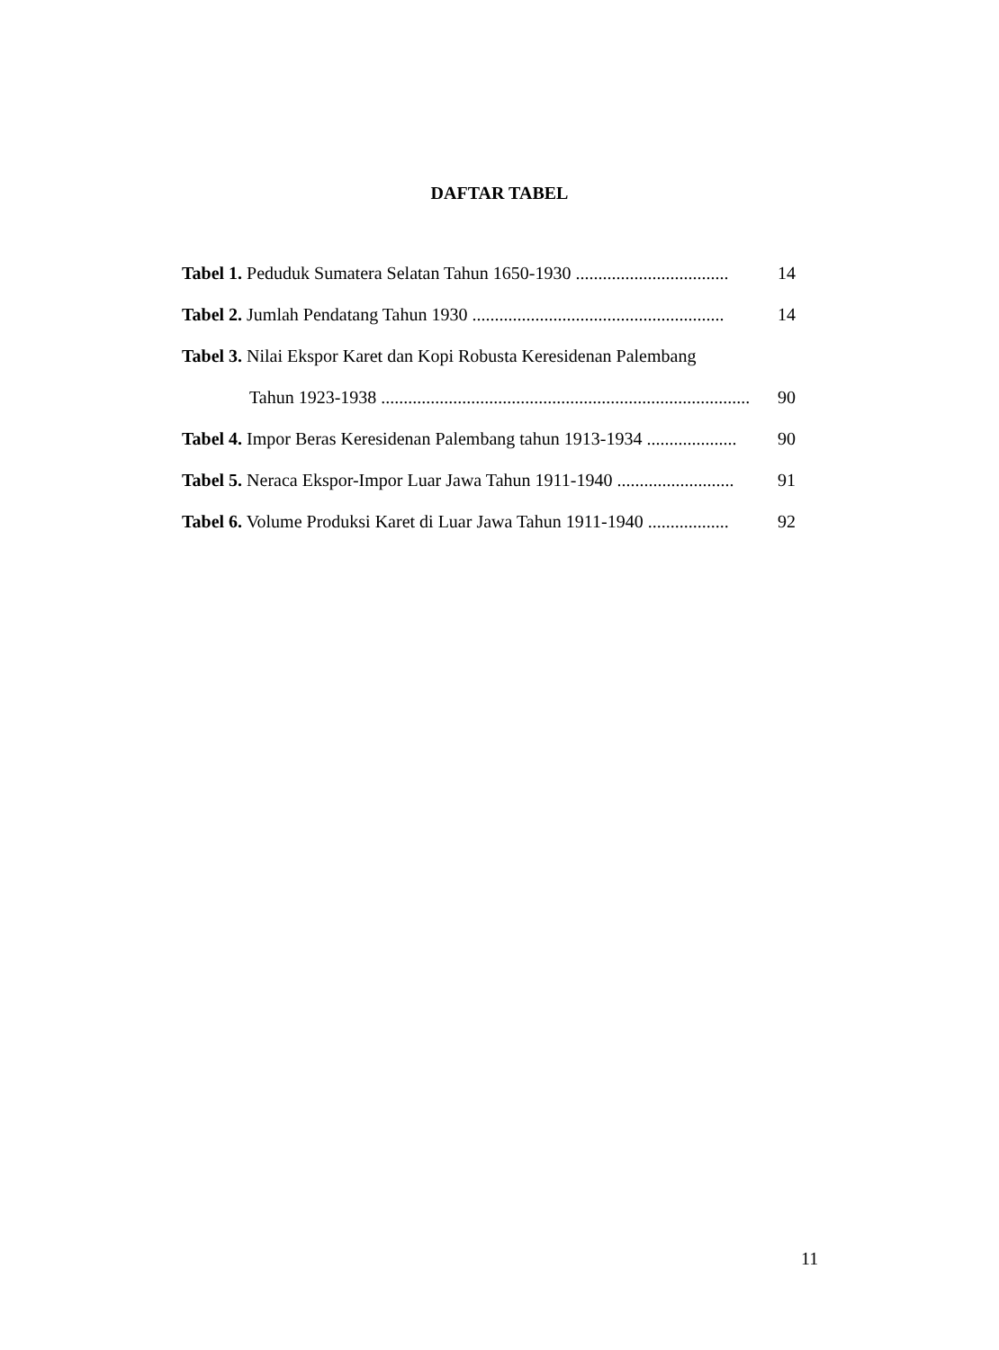DAFTAR TABEL
Tabel 1. Peduduk Sumatera Selatan Tahun 1650-1930 .................................. 14
Tabel 2. Jumlah Pendatang Tahun 1930 ........................................................ 14
Tabel 3. Nilai Ekspor Karet dan Kopi Robusta Keresidenan Palembang
Tahun 1923-1938 .................................................................................. 90
Tabel 4. Impor Beras Keresidenan Palembang tahun 1913-1934 .................... 90
Tabel 5. Neraca Ekspor-Impor Luar Jawa Tahun 1911-1940 .......................... 91
Tabel 6. Volume Produksi Karet di Luar Jawa Tahun 1911-1940 .................. 92
11